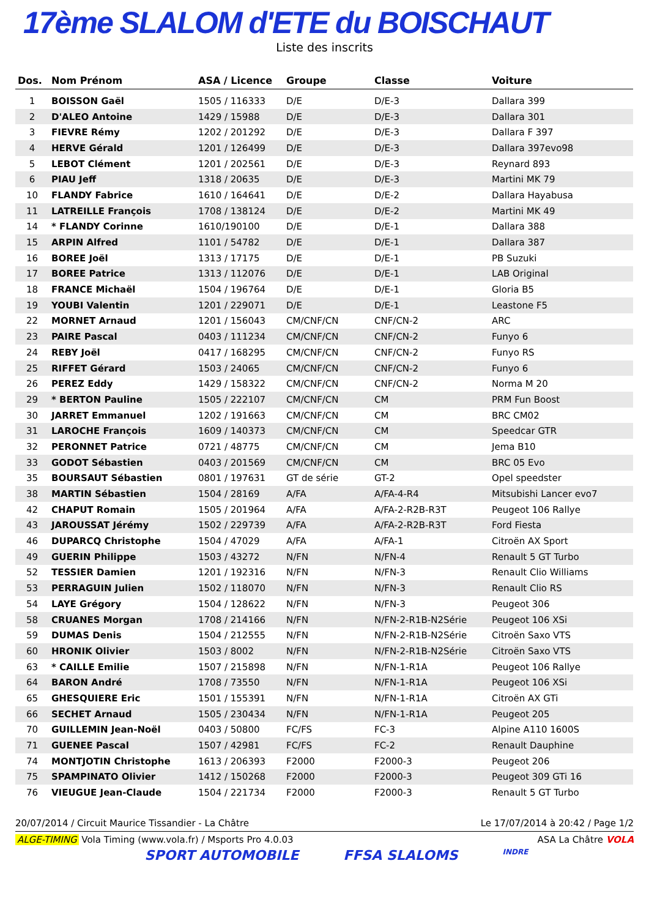17ème SLALOM d'ETE du BOISCHAUT
Liste des inscrits
| Dos. | Nom Prénom | ASA / Licence | Groupe | Classe | Voiture |
| --- | --- | --- | --- | --- | --- |
| 1 | BOISSON Gaël | 1505 / 116333 | D/E | D/E-3 | Dallara 399 |
| 2 | D'ALEO Antoine | 1429 / 15988 | D/E | D/E-3 | Dallara 301 |
| 3 | FIEVRE Rémy | 1202 / 201292 | D/E | D/E-3 | Dallara F 397 |
| 4 | HERVE Gérald | 1201 / 126499 | D/E | D/E-3 | Dallara 397evo98 |
| 5 | LEBOT Clément | 1201 / 202561 | D/E | D/E-3 | Reynard 893 |
| 6 | PIAU Jeff | 1318 / 20635 | D/E | D/E-3 | Martini MK 79 |
| 10 | FLANDY Fabrice | 1610 / 164641 | D/E | D/E-2 | Dallara Hayabusa |
| 11 | LATREILLE François | 1708 / 138124 | D/E | D/E-2 | Martini MK 49 |
| 14 | * FLANDY Corinne | 1610/190100 | D/E | D/E-1 | Dallara 388 |
| 15 | ARPIN Alfred | 1101 / 54782 | D/E | D/E-1 | Dallara 387 |
| 16 | BOREE Joël | 1313 / 17175 | D/E | D/E-1 | PB Suzuki |
| 17 | BOREE Patrice | 1313 / 112076 | D/E | D/E-1 | LAB Original |
| 18 | FRANCE Michaël | 1504 / 196764 | D/E | D/E-1 | Gloria B5 |
| 19 | YOUBI Valentin | 1201 / 229071 | D/E | D/E-1 | Leastone F5 |
| 22 | MORNET Arnaud | 1201 / 156043 | CM/CNF/CN | CNF/CN-2 | ARC |
| 23 | PAIRE Pascal | 0403 / 111234 | CM/CNF/CN | CNF/CN-2 | Funyo 6 |
| 24 | REBY Joël | 0417 / 168295 | CM/CNF/CN | CNF/CN-2 | Funyo RS |
| 25 | RIFFET Gérard | 1503 / 24065 | CM/CNF/CN | CNF/CN-2 | Funyo 6 |
| 26 | PEREZ Eddy | 1429 / 158322 | CM/CNF/CN | CNF/CN-2 | Norma M 20 |
| 29 | * BERTON Pauline | 1505 / 222107 | CM/CNF/CN | CM | PRM Fun Boost |
| 30 | JARRET Emmanuel | 1202 / 191663 | CM/CNF/CN | CM | BRC CM02 |
| 31 | LAROCHE François | 1609 / 140373 | CM/CNF/CN | CM | Speedcar GTR |
| 32 | PERONNET Patrice | 0721 / 48775 | CM/CNF/CN | CM | Jema B10 |
| 33 | GODOT Sébastien | 0403 / 201569 | CM/CNF/CN | CM | BRC 05 Evo |
| 35 | BOURSAUT Sébastien | 0801 / 197631 | GT de série | GT-2 | Opel speedster |
| 38 | MARTIN Sébastien | 1504 / 28169 | A/FA | A/FA-4-R4 | Mitsubishi Lancer evo7 |
| 42 | CHAPUT Romain | 1505 / 201964 | A/FA | A/FA-2-R2B-R3T | Peugeot 106 Rallye |
| 43 | JAROUSSAT Jérémy | 1502 / 229739 | A/FA | A/FA-2-R2B-R3T | Ford Fiesta |
| 46 | DUPARCQ Christophe | 1504 / 47029 | A/FA | A/FA-1 | Citroën AX Sport |
| 49 | GUERIN Philippe | 1503 / 43272 | N/FN | N/FN-4 | Renault 5 GT Turbo |
| 52 | TESSIER Damien | 1201 / 192316 | N/FN | N/FN-3 | Renault Clio Williams |
| 53 | PERRAGUIN Julien | 1502 / 118070 | N/FN | N/FN-3 | Renault Clio RS |
| 54 | LAYE Grégory | 1504 / 128622 | N/FN | N/FN-3 | Peugeot 306 |
| 58 | CRUANES Morgan | 1708 / 214166 | N/FN | N/FN-2-R1B-N2Série | Peugeot 106 XSi |
| 59 | DUMAS Denis | 1504 / 212555 | N/FN | N/FN-2-R1B-N2Série | Citroën Saxo VTS |
| 60 | HRONIK Olivier | 1503 / 8002 | N/FN | N/FN-2-R1B-N2Série | Citroën Saxo VTS |
| 63 | * CAILLE Emilie | 1507 / 215898 | N/FN | N/FN-1-R1A | Peugeot 106 Rallye |
| 64 | BARON André | 1708 / 73550 | N/FN | N/FN-1-R1A | Peugeot 106 XSi |
| 65 | GHESQUIERE Eric | 1501 / 155391 | N/FN | N/FN-1-R1A | Citroën AX GTi |
| 66 | SECHET Arnaud | 1505 / 230434 | N/FN | N/FN-1-R1A | Peugeot 205 |
| 70 | GUILLEMIN Jean-Noël | 0403 / 50800 | FC/FS | FC-3 | Alpine A110 1600S |
| 71 | GUENEE Pascal | 1507 / 42981 | FC/FS | FC-2 | Renault Dauphine |
| 74 | MONTJOTIN Christophe | 1613 / 206393 | F2000 | F2000-3 | Peugeot 206 |
| 75 | SPAMPINATO Olivier | 1412 / 150268 | F2000 | F2000-3 | Peugeot 309 GTi 16 |
| 76 | VIEUGUE Jean-Claude | 1504 / 221734 | F2000 | F2000-3 | Renault 5 GT Turbo |
20/07/2014 / Circuit Maurice Tissandier - La Châtre Le 17/07/2014 à 20:42 / Page 1/2
ALGE-TIMING Vola Timing (www.vola.fr) / Msports Pro 4.0.03 ASA La Châtre VOLA
SPORT AUTOMOBILE FFSA SLALOMS INDRE